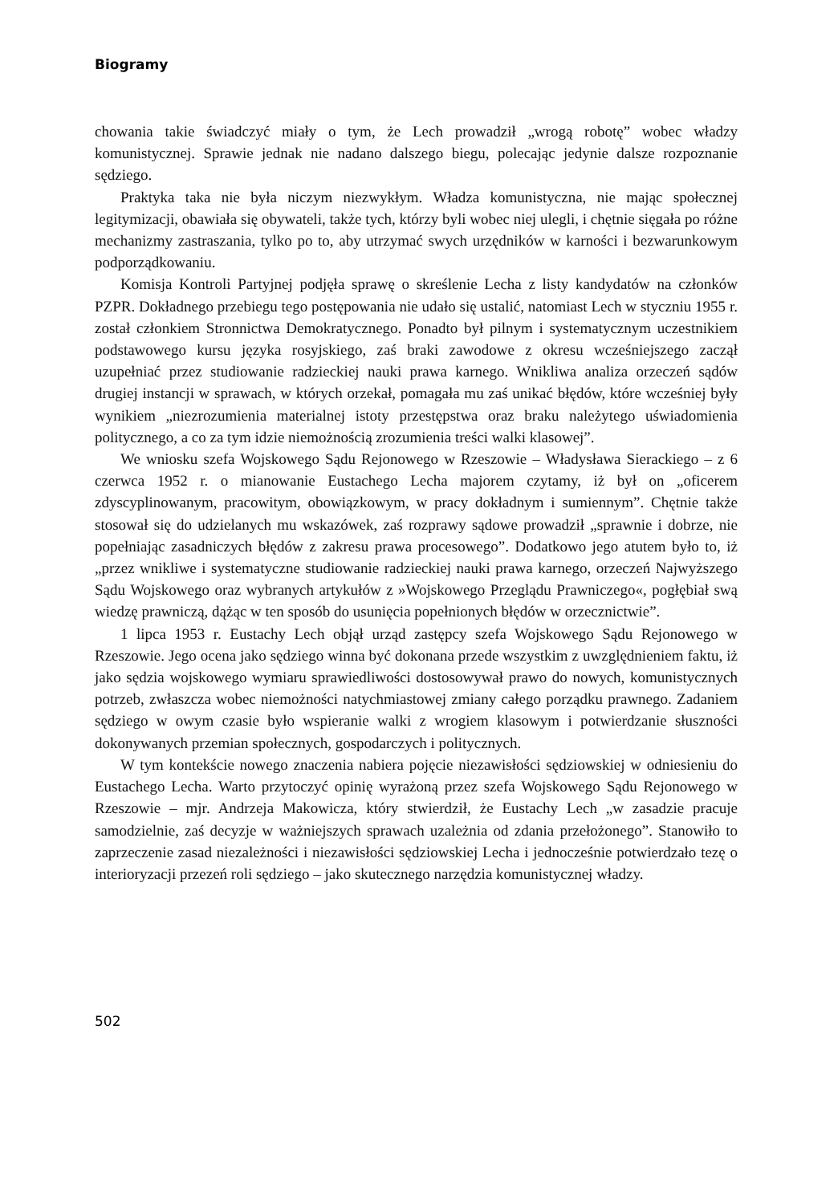Biogramy
chowania takie świadczyć miały o tym, że Lech prowadził „wrogą robotę” wobec władzy komunistycznej. Sprawie jednak nie nadano dalszego biegu, polecając jedynie dalsze rozpoznanie sędziego.
Praktyka taka nie była niczym niezwykłym. Władza komunistyczna, nie mając społecznej legitymizacji, obawiała się obywateli, także tych, którzy byli wobec niej ulegli, i chętnie sięgała po różne mechanizmy zastraszania, tylko po to, aby utrzymać swych urzędników w karności i bezwarunkowym podporządkowaniu.
Komisja Kontroli Partyjnej podjęła sprawę o skreślenie Lecha z listy kandydatów na członków PZPR. Dokładnego przebiegu tego postępowania nie udało się ustalić, natomiast Lech w styczniu 1955 r. został członkiem Stronnictwa Demokratycznego. Ponadto był pilnym i systematycznym uczestnikiem podstawowego kursu języka rosyjskiego, zaś braki zawodowe z okresu wcześniejszego zaczął uzupełniać przez studiowanie radzieckiej nauki prawa karnego. Wnikliwa analiza orzeczeń sądów drugiej instancji w sprawach, w których orzekał, pomagała mu zaś unikać błędów, które wcześniej były wynikiem „niezrozumienia materialnej istoty przestępstwa oraz braku należytego uświadomienia politycznego, a co za tym idzie niemożnością zrozumienia treści walki klasowej”.
We wniosku szefa Wojskowego Sądu Rejonowego w Rzeszowie – Władysława Sierackiego – z 6 czerwca 1952 r. o mianowanie Eustachego Lecha majorem czytamy, iż był on „oficerem zdyscyplinowanym, pracowitym, obowiązkowym, w pracy dokładnym i sumiennym”. Chętnie także stosował się do udzielanych mu wskazówek, zaś rozprawy sądowe prowadził „sprawnie i dobrze, nie popełniając zasadniczych błędów z zakresu prawa procesowego”. Dodatkowo jego atutem było to, iż „przez wnikliwe i systematyczne studiowanie radzieckiej nauki prawa karnego, orzeczeń Najwyższego Sądu Wojskowego oraz wybranych artykułów z »Wojskowego Przeglądu Prawniczego«, pogłębiał swą wiedzę prawniczą, dążąc w ten sposób do usunięcia popełnionych błędów w orzecznictwie”.
1 lipca 1953 r. Eustachy Lech objął urząd zastępcy szefa Wojskowego Sądu Rejonowego w Rzeszowie. Jego ocena jako sędziego winna być dokonana przede wszystkim z uwzględnieniem faktu, iż jako sędzia wojskowego wymiaru sprawiedliwości dostosowywał prawo do nowych, komunistycznych potrzeb, zwłaszcza wobec niemożności natychmiastowej zmiany całego porządku prawnego. Zadaniem sędziego w owym czasie było wspieranie walki z wrogiem klasowym i potwierdzanie słuszności dokonywanych przemian społecznych, gospodarczych i politycznych.
W tym kontekście nowego znaczenia nabiera pojęcie niezawisłości sędziowskiej w odniesieniu do Eustachego Lecha. Warto przytoczyć opinię wyrażoną przez szefa Wojskowego Sądu Rejonowego w Rzeszowie – mjr. Andrzeja Makowicza, który stwierdził, że Eustachy Lech „w zasadzie pracuje samodzielnie, zaś decyzje w ważniejszych sprawach uzależnia od zdania przełożonego”. Stanowiło to zaprzeczenie zasad niezależności i niezawisłości sędziowskiej Lecha i jednocześnie potwierdzało tezę o interioryzacji przezeń roli sędziego – jako skutecznego narzędzia komunistycznej władzy.
502